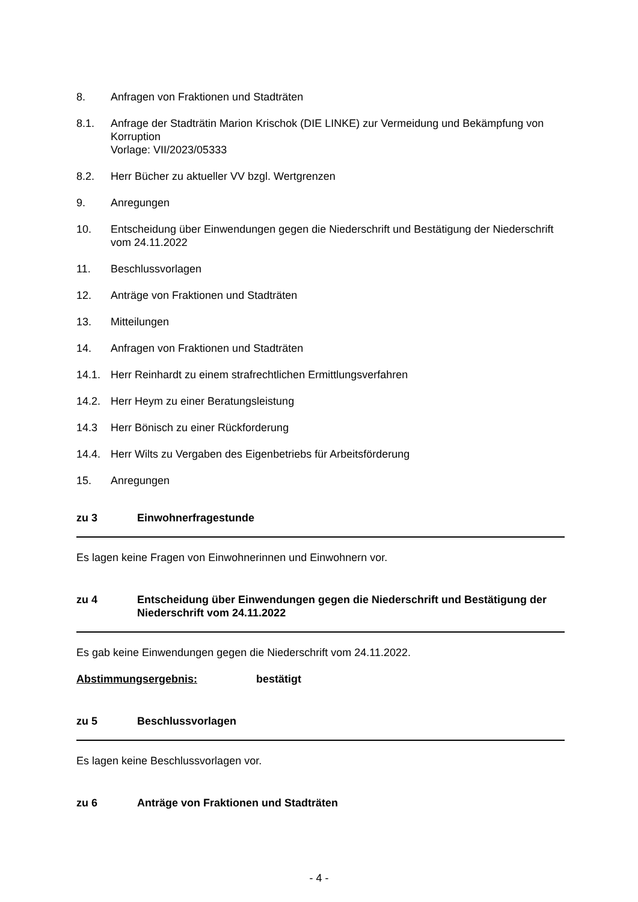8. Anfragen von Fraktionen und Stadträten
8.1. Anfrage der Stadträtin Marion Krischok (DIE LINKE) zur Vermeidung und Bekämpfung von Korruption
Vorlage: VII/2023/05333
8.2. Herr Bücher zu aktueller VV bzgl. Wertgrenzen
9. Anregungen
10. Entscheidung über Einwendungen gegen die Niederschrift und Bestätigung der Niederschrift vom 24.11.2022
11. Beschlussvorlagen
12. Anträge von Fraktionen und Stadträten
13. Mitteilungen
14. Anfragen von Fraktionen und Stadträten
14.1. Herr Reinhardt zu einem strafrechtlichen Ermittlungsverfahren
14.2. Herr Heym zu einer Beratungsleistung
14.3 Herr Bönisch zu einer Rückforderung
14.4. Herr Wilts zu Vergaben des Eigenbetriebs für Arbeitsförderung
15. Anregungen
zu 3 Einwohnerfragestunde
Es lagen keine Fragen von Einwohnerinnen und Einwohnern vor.
zu 4 Entscheidung über Einwendungen gegen die Niederschrift und Bestätigung der Niederschrift vom 24.11.2022
Es gab keine Einwendungen gegen die Niederschrift vom 24.11.2022.
Abstimmungsergebnis: bestätigt
zu 5 Beschlussvorlagen
Es lagen keine Beschlussvorlagen vor.
zu 6 Anträge von Fraktionen und Stadträten
- 4 -